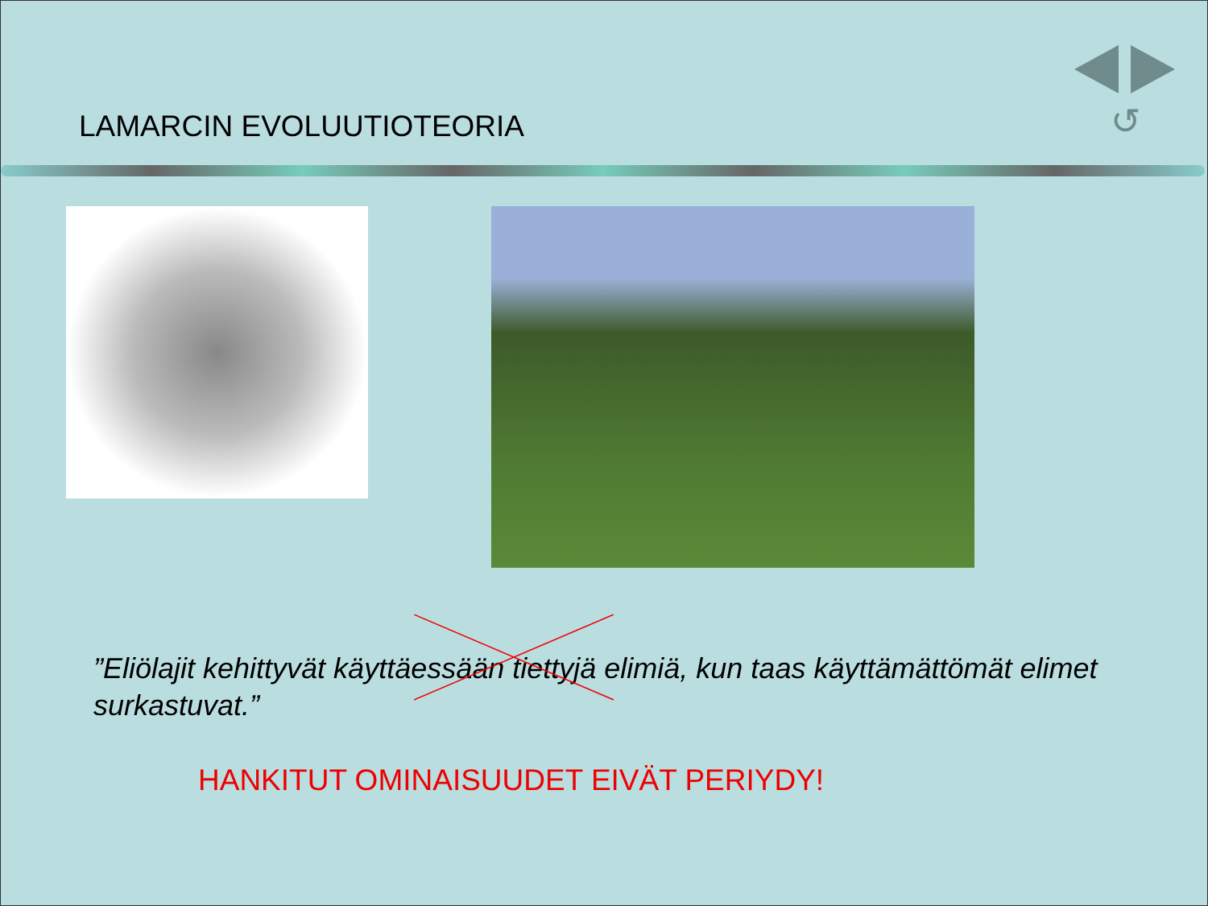↺
LAMARCIN EVOLUUTIOTEORIA
”Eliölajit kehittyvät käyttäessään tiettyjä elimiä, kun taas käyttämättömät elimet surkastuvat.”
HANKITUT OMINAISUUDET EIVÄT PERIYDY!